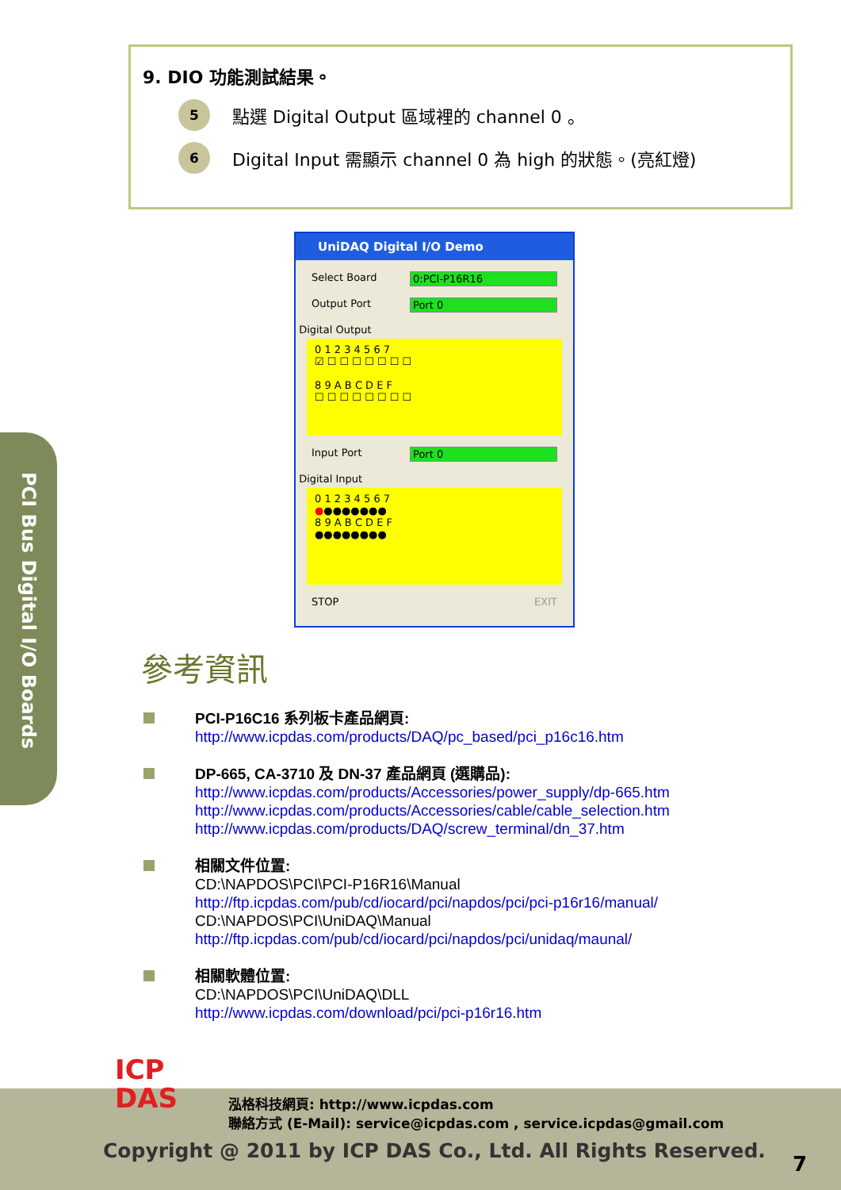9. DIO 功能測試結果。
5
點選 Digital Output 區域裡的 channel 0 。
6
Digital Input 需顯示 channel 0 為 high 的狀態。(亮紅燈)
UniDAQ Digital I/O Demo
Select Board 0:PCI-P16R16
Output Port Port 0
Digital Output
0 1 2 3 4 5 6 7
☑ ☐ ☐ ☐ ☐ ☐ ☐ ☐
8 9 A B C D E F
☐ ☐ ☐ ☐ ☐ ☐ ☐ ☐
Input Port Port 0
Digital Input
0 1 2 3 4 5 6 7
●●●●●●●●
8 9 A B C D E F
●●●●●●●●
STOP EXIT
PCI Bus Digital I/O Boards
參考資訊
PCI-P16C16 系列板卡產品網頁:
http://www.icpdas.com/products/DAQ/pc_based/pci_p16c16.htm
DP-665, CA-3710 及 DN-37 產品網頁 (選購品):
http://www.icpdas.com/products/Accessories/power_supply/dp-665.htm
http://www.icpdas.com/products/Accessories/cable/cable_selection.htm
http://www.icpdas.com/products/DAQ/screw_terminal/dn_37.htm
相關文件位置:
CD:\NAPDOS\PCI\PCI-P16R16\Manual
http://ftp.icpdas.com/pub/cd/iocard/pci/napdos/pci/pci-p16r16/manual/
CD:\NAPDOS\PCI\UniDAQ\Manual
http://ftp.icpdas.com/pub/cd/iocard/pci/napdos/pci/unidaq/maunal/
相關軟體位置:
CD:\NAPDOS\PCI\UniDAQ\DLL
http://www.icpdas.com/download/pci/pci-p16r16.htm
泓格科技網頁: http://www.icpdas.com
聯絡方式 (E-Mail): service@icpdas.com , service.icpdas@gmail.com
Copyright @ 2011 by ICP DAS Co., Ltd. All Rights Reserved.
7
ICP
DAS